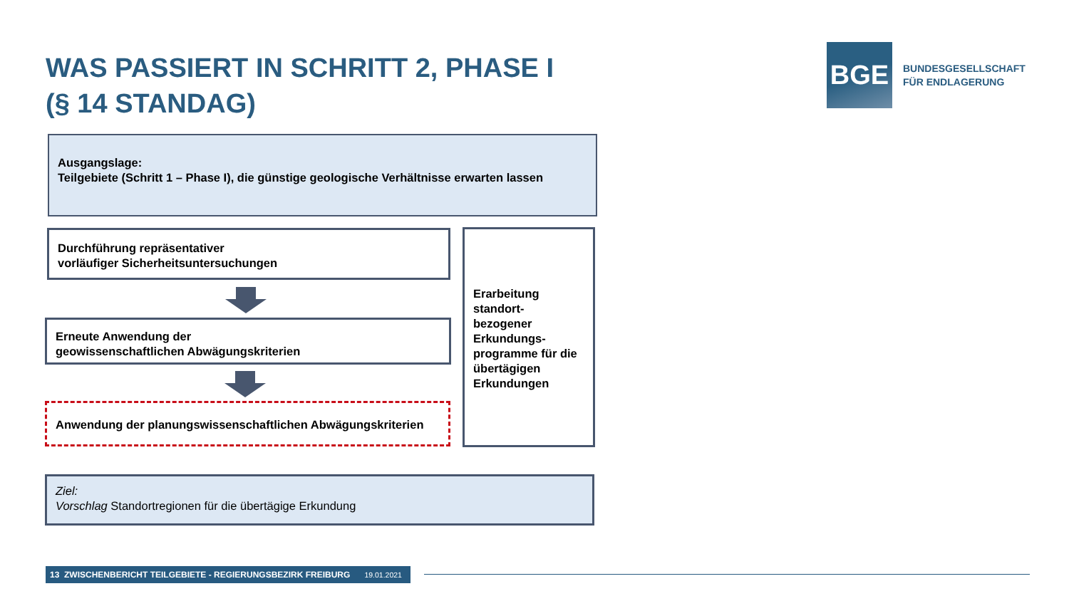WAS PASSIERT IN SCHRITT 2, PHASE I
(§ 14 STANDAG)
BGE
BUNDESGESELLSCHAFT
FÜR ENDLAGERUNG
Ausgangslage:
Teilgebiete (Schritt 1 – Phase I), die günstige geologische Verhältnisse erwarten lassen
Durchführung repräsentativer
vorläufiger Sicherheitsuntersuchungen
Erneute Anwendung der
geowissenschaftlichen Abwägungskriterien
Anwendung der planungswissenschaftlichen Abwägungskriterien
Erarbeitung standort-
bezogener Erkundungs-
programme für die übertägigen Erkundungen
Ziel:
Vorschlag Standortregionen für die übertägige Erkundung
13 ZWISCHENBERICHT TEILGEBIETE - REGIERUNGSBEZIRK FREIBURG 19.01.2021